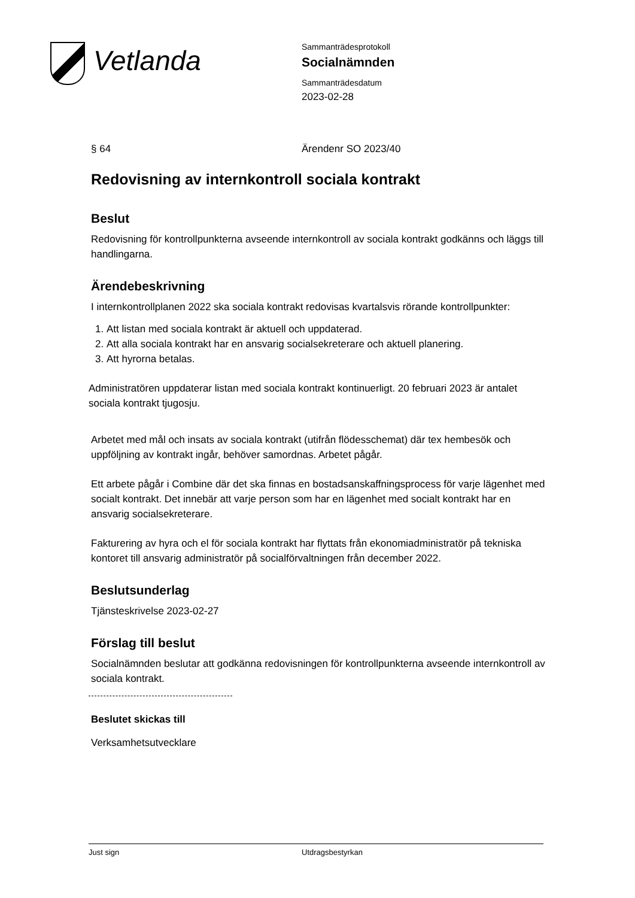Vetlanda
Sammanträdesprotokoll
Socialnämnden
Sammanträdesdatum
2023-02-28
§ 64 Ärendenr SO 2023/40
Redovisning av internkontroll sociala kontrakt
Beslut
Redovisning för kontrollpunkterna avseende internkontroll av sociala kontrakt godkänns och läggs till handlingarna.
Ärendebeskrivning
I internkontrollplanen 2022 ska sociala kontrakt redovisas kvartalsvis rörande kontrollpunkter:
1. Att listan med sociala kontrakt är aktuell och uppdaterad.
2. Att alla sociala kontrakt har en ansvarig socialsekreterare och aktuell planering.
3. Att hyrorna betalas.
Administratören uppdaterar listan med sociala kontrakt kontinuerligt. 20 februari 2023 är antalet sociala kontrakt tjugosju.
Arbetet med mål och insats av sociala kontrakt (utifrån flödesschemat) där tex hembesök och uppföljning av kontrakt ingår, behöver samordnas. Arbetet pågår.
Ett arbete pågår i Combine där det ska finnas en bostadsanskaffningsprocess för varje lägenhet med socialt kontrakt. Det innebär att varje person som har en lägenhet med socialt kontrakt har en ansvarig socialsekreterare.
Fakturering av hyra och el för sociala kontrakt har flyttats från ekonomiadministratör på tekniska kontoret till ansvarig administratör på socialförvaltningen från december 2022.
Beslutsunderlag
Tjänsteskrivelse 2023-02-27
Förslag till beslut
Socialnämnden beslutar att godkänna redovisningen för kontrollpunkterna avseende internkontroll av sociala kontrakt.
Beslutet skickas till
Verksamhetsutvecklare
Just sign Utdragsbestyrkan